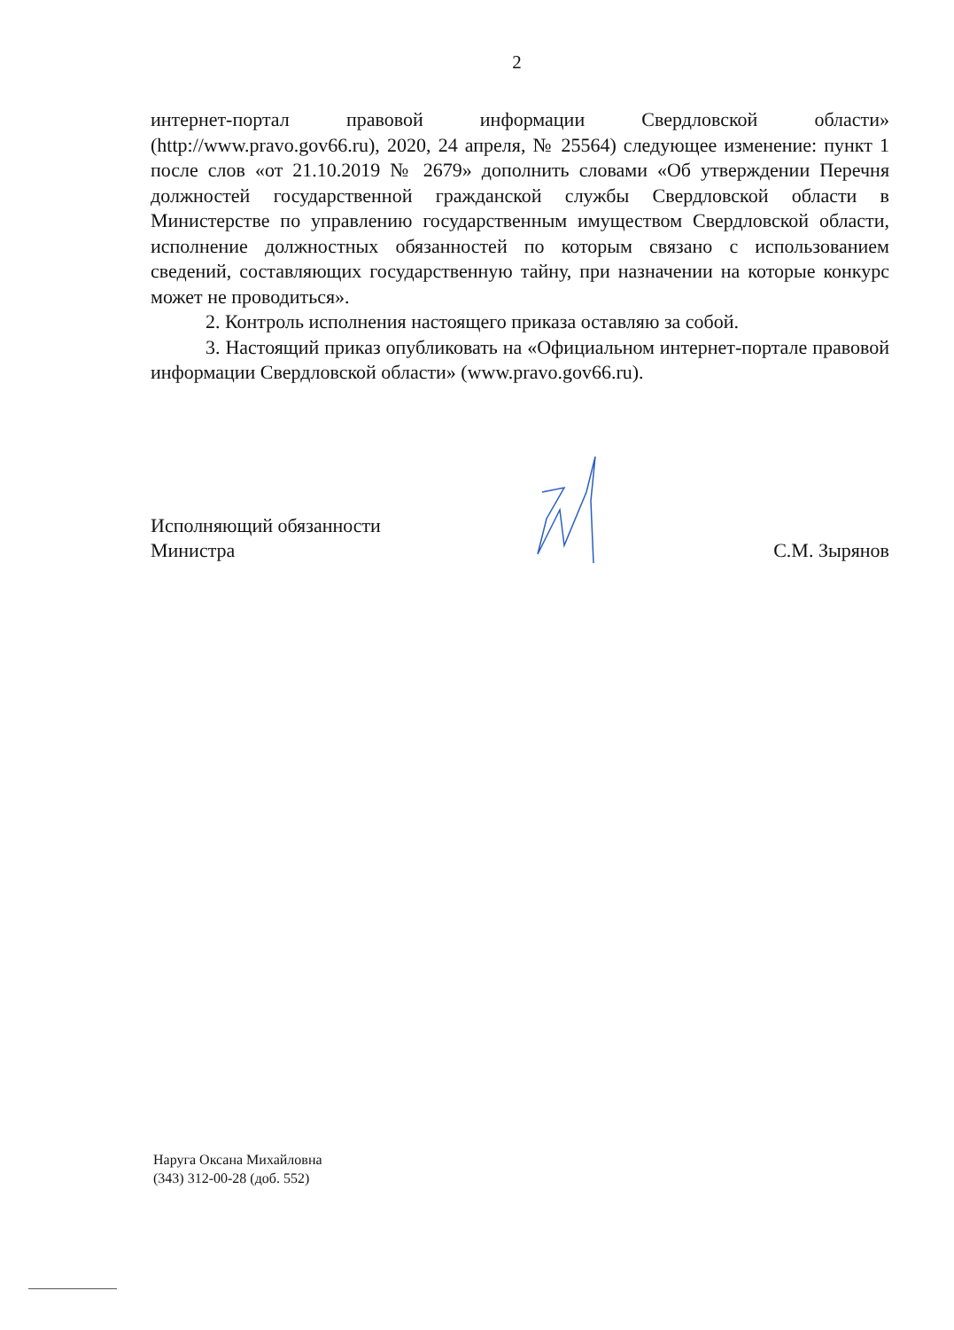2
интернет-портал правовой информации Свердловской области» (http://www.pravo.gov66.ru), 2020, 24 апреля, № 25564) следующее изменение: пункт 1 после слов «от 21.10.2019 № 2679» дополнить словами «Об утверждении Перечня должностей государственной гражданской службы Свердловской области в Министерстве по управлению государственным имуществом Свердловской области, исполнение должностных обязанностей по которым связано с использованием сведений, составляющих государственную тайну, при назначении на которые конкурс может не проводиться».
2. Контроль исполнения настоящего приказа оставляю за собой.
3. Настоящий приказ опубликовать на «Официальном интернет-портале правовой информации Свердловской области» (www.pravo.gov66.ru).
Исполняющий обязанности
Министра
С.М. Зырянов
Наруга Оксана Михайловна
(343) 312-00-28 (доб. 552)